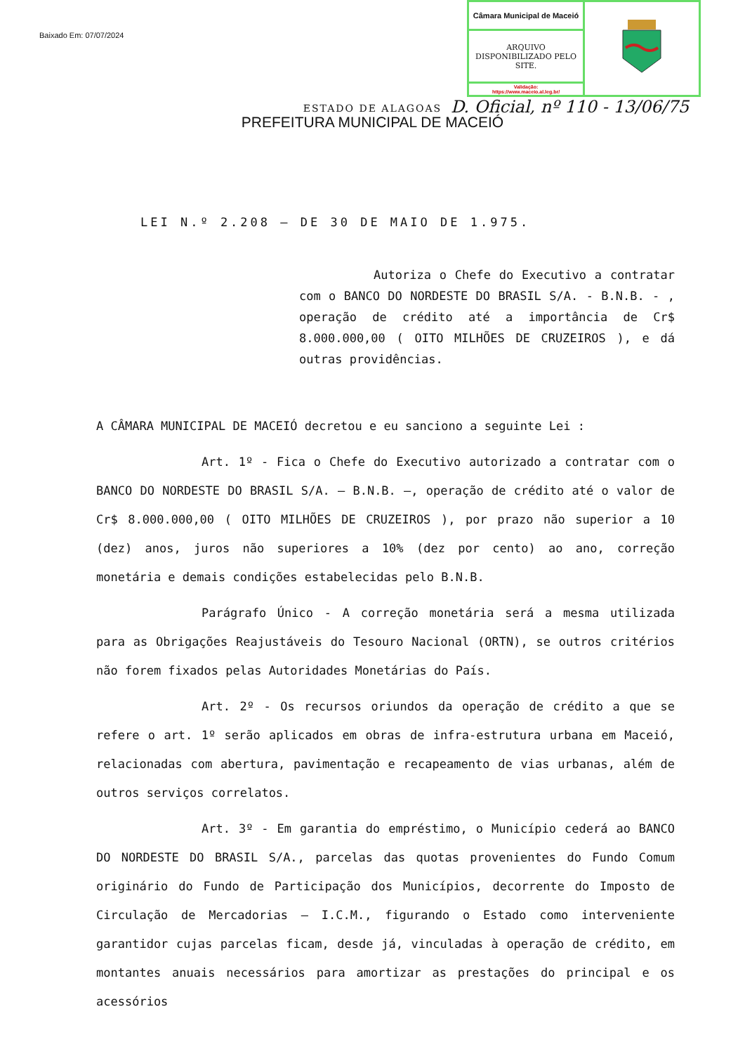Baixado Em: 07/07/2024
| Câmara Municipal de Maceió | |
| ARQUIVO DISPONIBILIZADO PELO SITE. | |
| Validação: https://www.maceio.al.leg.br/ | |
D. Oficial, nº 110 - 13/06/75
ESTADO DE ALAGOAS
PREFEITURA MUNICIPAL DE MACEIÓ
LEI N.º 2.208 — DE 30 DE MAIO DE 1.975.
Autoriza o Chefe do Executivo a contratar com o BANCO DO NORDESTE DO BRASIL S/A. - B.N.B. - , operação de crédito até a importância de Cr$ 8.000.000,00 ( OITO MILHÕES DE CRUZEIROS ), e dá outras providências.
A CÂMARA MUNICIPAL DE MACEIÓ decretou e eu sanciono a seguinte Lei :
Art. 1º - Fica o Chefe do Executivo autorizado a contratar com o BANCO DO NORDESTE DO BRASIL S/A. — B.N.B. —, operação de crédito até o valor de Cr$ 8.000.000,00 ( OITO MILHÕES DE CRUZEIROS ), por prazo não superior a 10 (dez) anos, juros não superiores a 10% (dez por cento) ao ano, correção monetária e demais condições estabelecidas pelo B.N.B.
Parágrafo Único - A correção monetária será a mesma utilizada para as Obrigações Reajustáveis do Tesouro Nacional (ORTN), se outros critérios não forem fixados pelas Autoridades Monetárias do País.
Art. 2º - Os recursos oriundos da operação de crédito a que se refere o art. 1º serão aplicados em obras de infra-estrutura urbana em Maceió, relacionadas com abertura, pavimentação e recapeamento de vias urbanas, além de outros serviços correlatos.
Art. 3º - Em garantia do empréstimo, o Município cederá ao BANCO DO NORDESTE DO BRASIL S/A., parcelas das quotas provenientes do Fundo Comum originário do Fundo de Participação dos Municípios, decorrente do Imposto de Circulação de Mercadorias — I.C.M., figurando o Estado como interveniente garantidor cujas parcelas ficam, desde já, vinculadas à operação de crédito, em montantes anuais necessários para amortizar as prestações do principal e os acessórios